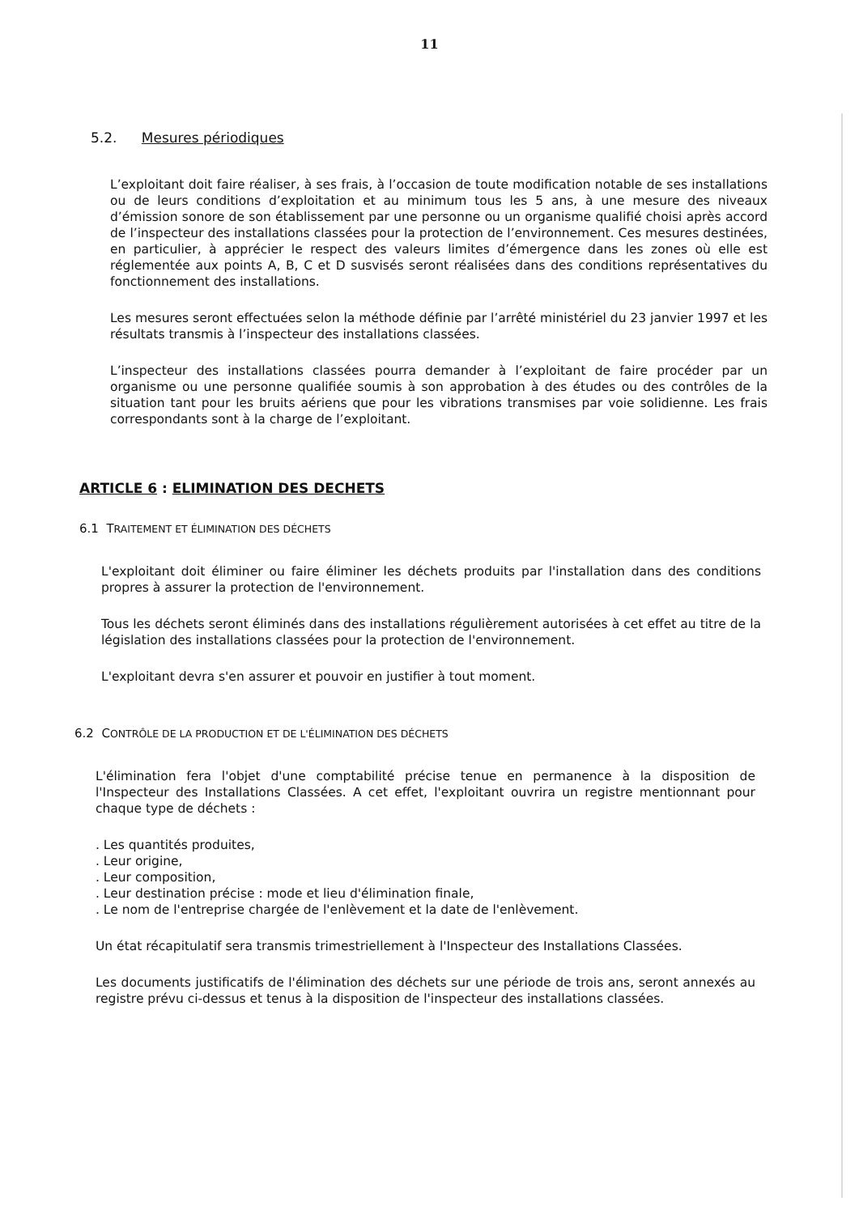11
5.2. Mesures périodiques
L’exploitant doit faire réaliser, à ses frais, à l’occasion de toute modification notable de ses installations ou de leurs conditions d’exploitation et au minimum tous les 5 ans, à une mesure des niveaux d’émission sonore de son établissement par une personne ou un organisme qualifié choisi après accord de l’inspecteur des installations classées pour la protection de l’environnement. Ces mesures destinées, en particulier, à apprécier le respect des valeurs limites d’émergence dans les zones où elle est réglementée aux points A, B, C et D susvisés seront réalisées dans des conditions représentatives du fonctionnement des installations.
Les mesures seront effectuées selon la méthode définie par l’arrêté ministériel du 23 janvier 1997 et les résultats transmis à l’inspecteur des installations classées.
L’inspecteur des installations classées pourra demander à l’exploitant de faire procéder par un organisme ou une personne qualifiée soumis à son approbation à des études ou des contrôles de la situation tant pour les bruits aériens que pour les vibrations transmises par voie solidienne. Les frais correspondants sont à la charge de l’exploitant.
ARTICLE 6 : ELIMINATION DES DECHETS
6.1 TRAITEMENT ET ÉLIMINATION DES DÉCHETS
L'exploitant doit éliminer ou faire éliminer les déchets produits par l'installation dans des conditions propres à assurer la protection de l'environnement.
Tous les déchets seront éliminés dans des installations régulièrement autorisées à cet effet au titre de la législation des installations classées pour la protection de l'environnement.
L'exploitant devra s'en assurer et pouvoir en justifier à tout moment.
6.2 CONTRÔLE DE LA PRODUCTION ET DE L'ÉLIMINATION DES DÉCHETS
L'élimination fera l'objet d'une comptabilité précise tenue en permanence à la disposition de l'Inspecteur des Installations Classées. A cet effet, l'exploitant ouvrira un registre mentionnant pour chaque type de déchets :
. Les quantités produites,
. Leur origine,
. Leur composition,
. Leur destination précise : mode et lieu d'élimination finale,
. Le nom de l'entreprise chargée de l'enlèvement et la date de l'enlèvement.
Un état récapitulatif sera transmis trimestriellement à l'Inspecteur des Installations Classées.
Les documents justificatifs de l'élimination des déchets sur une période de trois ans, seront annexés au registre prévu ci-dessus et tenus à la disposition de l'inspecteur des installations classées.